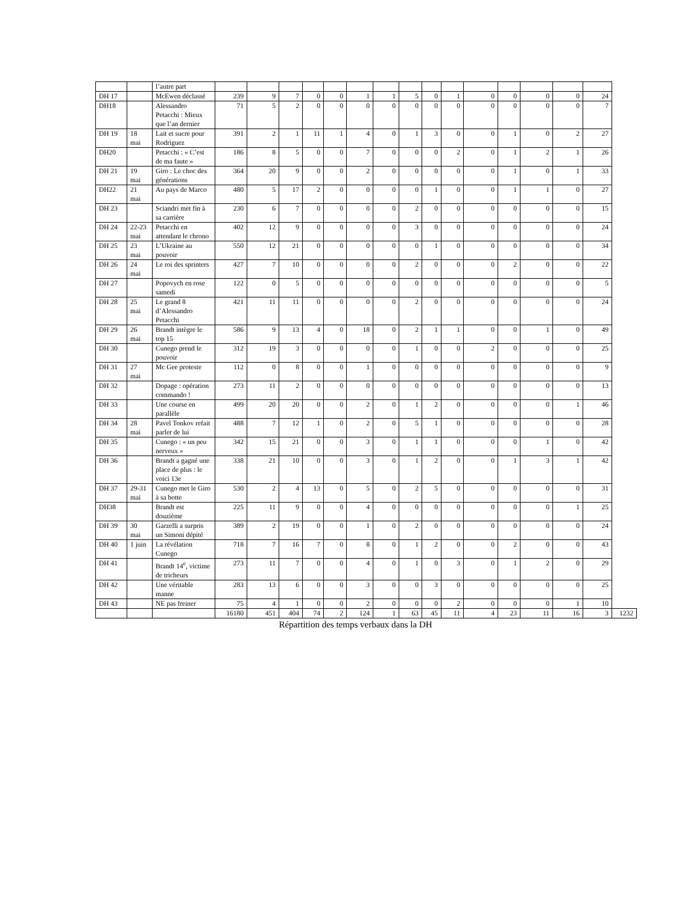| | | l’autre part | | | | | | | | | | | | | | | | |
| DH 17 | | McEwen déclassé | 239 | 9 | 7 | 0 | 0 | 1 | 1 | 5 | 0 | 1 | 0 | 0 | 0 | 0 | 24 | |
| DH18 | | Alessandro Petacchi : Mieux que l’an dernier | 71 | 5 | 2 | 0 | 0 | 0 | 0 | 0 | 0 | 0 | 0 | 0 | 0 | 0 | 7 | |
| DH 19 | 18 mai | Lait et sucre pour Rodriguez | 391 | 2 | 1 | 11 | 1 | 4 | 0 | 1 | 3 | 0 | 0 | 1 | 0 | 2 | 27 | |
| DH20 | | Petacchi : « C’est de ma faute » | 186 | 8 | 5 | 0 | 0 | 7 | 0 | 0 | 0 | 2 | 0 | 1 | 2 | 1 | 26 | |
| DH 21 | 19 mai | Giro : Le choc des générations | 364 | 20 | 9 | 0 | 0 | 2 | 0 | 0 | 0 | 0 | 0 | 1 | 0 | 1 | 33 | |
| DH22 | 21 mai | Au pays de Marco | 480 | 5 | 17 | 2 | 0 | 0 | 0 | 0 | 1 | 0 | 0 | 1 | 1 | 0 | 27 | |
| DH 23 | | Sciandri met fin à sa carrière | 230 | 6 | 7 | 0 | 0 | 0 | 0 | 2 | 0 | 0 | 0 | 0 | 0 | 0 | 15 | |
| DH 24 | 22-23 mai | Petacchi en attendant le chrono | 402 | 12 | 9 | 0 | 0 | 0 | 0 | 3 | 0 | 0 | 0 | 0 | 0 | 0 | 24 | |
| DH 25 | 23 mai | L’Ukraine au pouvoir | 550 | 12 | 21 | 0 | 0 | 0 | 0 | 0 | 1 | 0 | 0 | 0 | 0 | 0 | 34 | |
| DH 26 | 24 mai | Le roi des sprinters | 427 | 7 | 10 | 0 | 0 | 0 | 0 | 2 | 0 | 0 | 0 | 2 | 0 | 0 | 22 | |
| DH 27 | | Popovych en rose samedi | 122 | 0 | 5 | 0 | 0 | 0 | 0 | 0 | 0 | 0 | 0 | 0 | 0 | 0 | 5 | |
| DH 28 | 25 mai | Le grand 8 d’Alessandro Petacchi | 421 | 11 | 11 | 0 | 0 | 0 | 0 | 2 | 0 | 0 | 0 | 0 | 0 | 0 | 24 | |
| DH 29 | 26 mai | Brandt intègre le top 15 | 586 | 9 | 13 | 4 | 0 | 18 | 0 | 2 | 1 | 1 | 0 | 0 | 1 | 0 | 49 | |
| DH 30 | | Cunego prend le pouvoir | 312 | 19 | 3 | 0 | 0 | 0 | 0 | 1 | 0 | 0 | 2 | 0 | 0 | 0 | 25 | |
| DH 31 | 27 mai | Mc Gee proteste | 112 | 0 | 8 | 0 | 0 | 1 | 0 | 0 | 0 | 0 | 0 | 0 | 0 | 0 | 9 | |
| DH 32 | | Dopage : opération commando ! | 273 | 11 | 2 | 0 | 0 | 0 | 0 | 0 | 0 | 0 | 0 | 0 | 0 | 0 | 13 | |
| DH 33 | | Une course en parallèle | 499 | 20 | 20 | 0 | 0 | 2 | 0 | 1 | 2 | 0 | 0 | 0 | 0 | 1 | 46 | |
| DH 34 | 28 mai | Pavel Tonkov refait parler de lui | 488 | 7 | 12 | 1 | 0 | 2 | 0 | 5 | 1 | 0 | 0 | 0 | 0 | 0 | 28 | |
| DH 35 | | Cunego : « un peu nerveux » | 342 | 15 | 21 | 0 | 0 | 3 | 0 | 1 | 1 | 0 | 0 | 0 | 1 | 0 | 42 | |
| DH 36 | | Brandt a gagné une place de plus : le voici 13e | 338 | 21 | 10 | 0 | 0 | 3 | 0 | 1 | 2 | 0 | 0 | 1 | 3 | 1 | 42 | |
| DH 37 | 29-31 mai | Cunego met le Giro à sa botte | 530 | 2 | 4 | 13 | 0 | 5 | 0 | 2 | 5 | 0 | 0 | 0 | 0 | 0 | 31 | |
| DH38 | | Brandt est douzième | 225 | 11 | 9 | 0 | 0 | 4 | 0 | 0 | 0 | 0 | 0 | 0 | 0 | 1 | 25 | |
| DH 39 | 30 mai | Garzelli a surpris un Simoni dépité | 389 | 2 | 19 | 0 | 0 | 1 | 0 | 2 | 0 | 0 | 0 | 0 | 0 | 0 | 24 | |
| DH 40 | 1 juin | La révélation Cunego | 718 | 7 | 16 | 7 | 0 | 8 | 0 | 1 | 2 | 0 | 0 | 2 | 0 | 0 | 43 | |
| DH 41 | | Brandt 14<sup>e</sup>, victime de tricheurs | 273 | 11 | 7 | 0 | 0 | 4 | 0 | 1 | 0 | 3 | 0 | 1 | 2 | 0 | 29 | |
| DH 42 | | Une véritable manne | 283 | 13 | 6 | 0 | 0 | 3 | 0 | 0 | 3 | 0 | 0 | 0 | 0 | 0 | 25 | |
| DH 43 | | NE pas freiner | 75 | 4 | 1 | 0 | 0 | 2 | 0 | 0 | 0 | 2 | 0 | 0 | 0 | 1 | 10 | |
| | | | 16180 | 451 | 404 | 74 | 2 | 124 | 1 | 63 | 45 | 11 | 4 | 23 | 11 | 16 | 3 | 1232 |
Répartition des temps verbaux dans la DH